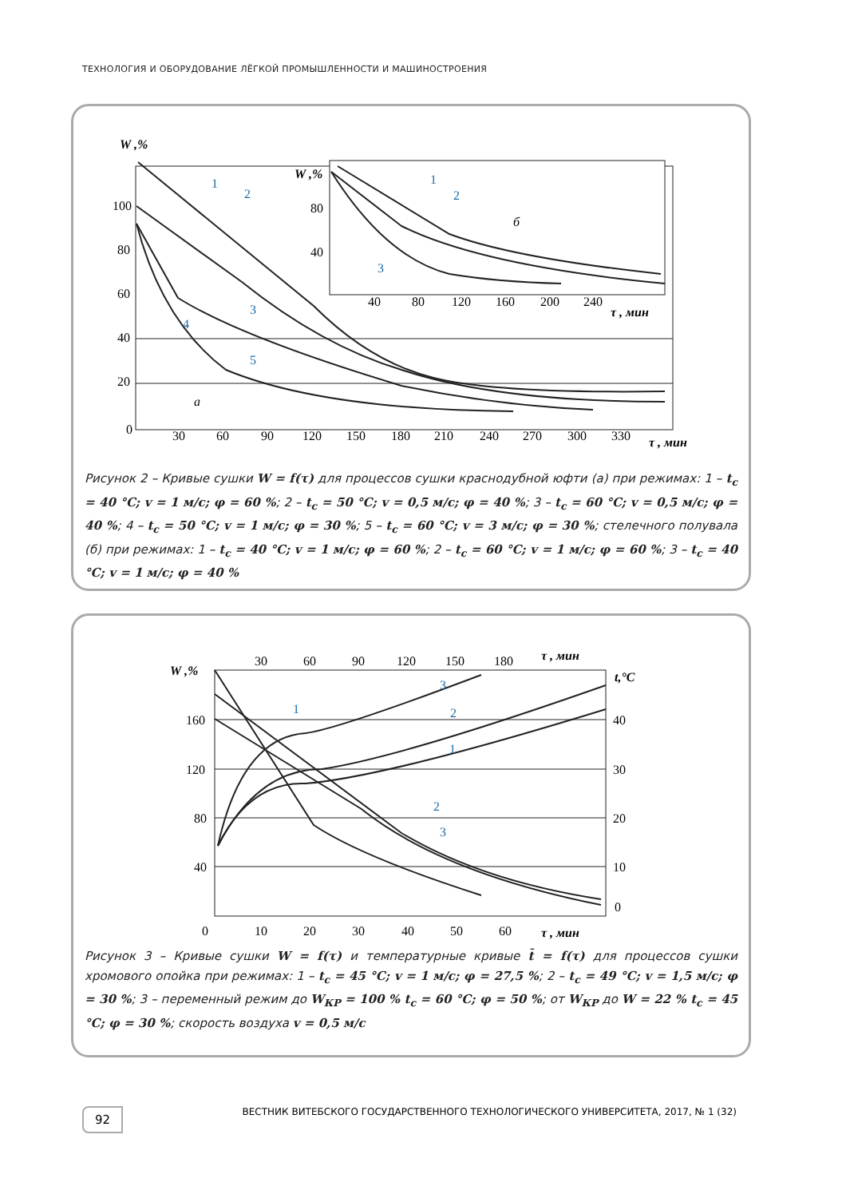ТЕХНОЛОГИЯ И ОБОРУДОВАНИЕ ЛЁГКОЙ ПРОМЫШЛЕННОСТИ И МАШИНОСТРОЕНИЯ
W ,%
W ,%
100
80
60
40
20
0
30
60
90
120
150
180
210
240
270
300
330
τ , мин
а
б
40
80
120
160
200
240
τ , мин
80
40
1
2
3
4
5
1
2
3
Рисунок 2 – Кривые сушки W = f(τ) для процессов сушки краснодубной юфти (а) при режимах: 1 – t<sub>c</sub> = 40 °C; v = 1 м/с; φ = 60 %; 2 – t<sub>c</sub> = 50 °C; v = 0,5 м/с; φ = 40 %; 3 – t<sub>c</sub> = 60 °C; v = 0,5 м/с; φ = 40 %; 4 – t<sub>c</sub> = 50 °C; v = 1 м/с; φ = 30 %; 5 – t<sub>c</sub> = 60 °C; v = 3 м/с; φ = 30 %; стелечного полувала (б) при режимах: 1 – t<sub>c</sub> = 40 °C; v = 1 м/с; φ = 60 %; 2 – t<sub>c</sub> = 60 °C; v = 1 м/с; φ = 60 %; 3 – t<sub>c</sub> = 40 °C; v = 1 м/с; φ = 40 %
W ,%
160
120
80
40
0
30
60
90
120
150
180
τ , мин
t,°C
40
30
20
10
0
10
20
30
40
50
60
τ , мин
1
3
2
1
2
3
Рисунок 3 – Кривые сушки W = f(τ) и температурные кривые t̄ = f(τ) для процессов сушки хромового опойка при режимах: 1 – t<sub>c</sub> = 45 °C; v = 1 м/с; φ = 27,5 %; 2 – t<sub>c</sub> = 49 °C; v = 1,5 м/с; φ = 30 %; 3 – переменный режим до W<sub>КР</sub> = 100 % t<sub>c</sub> = 60 °C; φ = 50 %; от W<sub>КР</sub> до W = 22 % t<sub>c</sub> = 45 °C; φ = 30 %; скорость воздуха v = 0,5 м/с
92 ВЕСТНИК ВИТЕБСКОГО ГОСУДАРСТВЕННОГО ТЕХНОЛОГИЧЕСКОГО УНИВЕРСИТЕТА, 2017, № 1 (32)